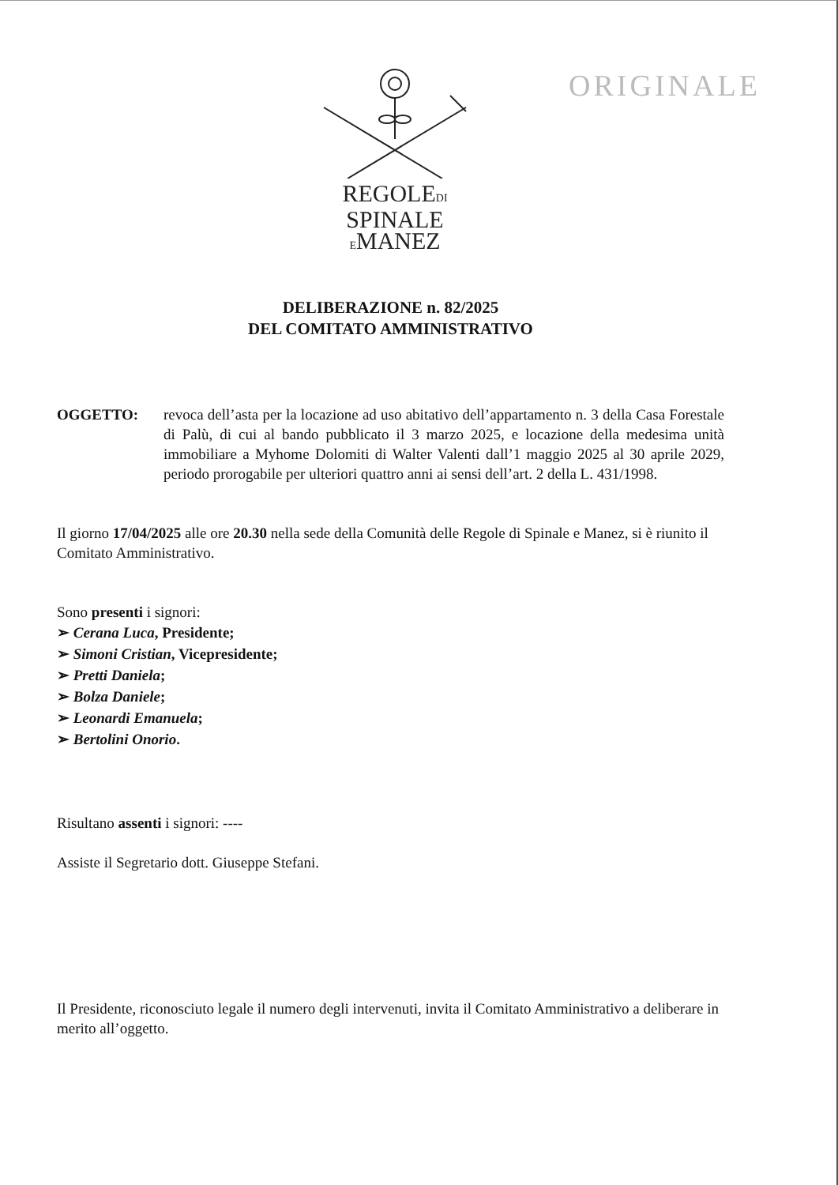ORIGINALE
REGOLEDI
SPINALE
EMANEZ
DELIBERAZIONE n. 82/2025
DEL COMITATO AMMINISTRATIVO
OGGETTO: revoca dell’asta per la locazione ad uso abitativo dell’appartamento n. 3 della Casa Forestale di Palù, di cui al bando pubblicato il 3 marzo 2025, e locazione della medesima unità immobiliare a Myhome Dolomiti di Walter Valenti dall’1 maggio 2025 al 30 aprile 2029, periodo prorogabile per ulteriori quattro anni ai sensi dell’art. 2 della L. 431/1998.
Il giorno 17/04/2025 alle ore 20.30 nella sede della Comunità delle Regole di Spinale e Manez, si è riunito il Comitato Amministrativo.
Sono presenti i signori:
➢ Cerana Luca, Presidente;
➢ Simoni Cristian, Vicepresidente;
➢ Pretti Daniela;
➢ Bolza Daniele;
➢ Leonardi Emanuela;
➢ Bertolini Onorio.
Risultano assenti i signori: ----
Assiste il Segretario dott. Giuseppe Stefani.
Il Presidente, riconosciuto legale il numero degli intervenuti, invita il Comitato Amministrativo a deliberare in merito all’oggetto.